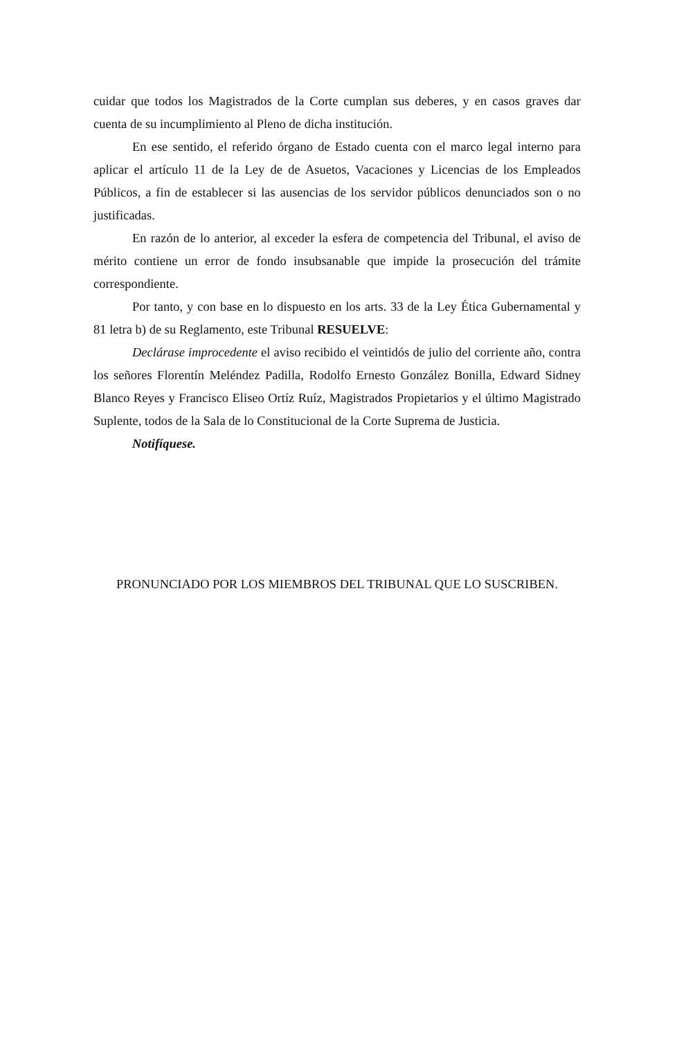cuidar que todos los Magistrados de la Corte cumplan sus deberes, y en casos graves dar cuenta de su incumplimiento al Pleno de dicha institución.
En ese sentido, el referido órgano de Estado cuenta con el marco legal interno para aplicar el artículo 11 de la Ley de de Asuetos, Vacaciones y Licencias de los Empleados Públicos, a fin de establecer si las ausencias de los servidor públicos denunciados son o no justificadas.
En razón de lo anterior, al exceder la esfera de competencia del Tribunal, el aviso de mérito contiene un error de fondo insubsanable que impide la prosecución del trámite correspondiente.
Por tanto, y con base en lo dispuesto en los arts. 33 de la Ley Ética Gubernamental y 81 letra b) de su Reglamento, este Tribunal RESUELVE:
Declárase improcedente el aviso recibido el veintidós de julio del corriente año, contra los señores Florentín Meléndez Padilla, Rodolfo Ernesto González Bonilla, Edward Sidney Blanco Reyes y Francisco Eliseo Ortíz Ruíz, Magistrados Propietarios y el último Magistrado Suplente, todos de la Sala de lo Constitucional de la Corte Suprema de Justicia.
Notifíquese.
PRONUNCIADO POR LOS MIEMBROS DEL TRIBUNAL QUE LO SUSCRIBEN.